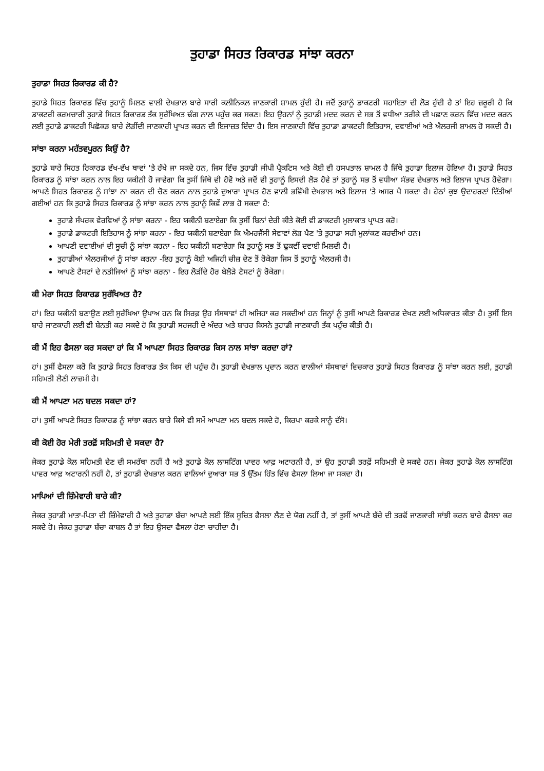ਤੁਹਾਡਾ ਸਿਹਤ ਰਿਕਾਰਡ ਸਾਂਝਾ ਕਰਨਾ
ਤੁਹਾਡਾ ਸਿਹਤ ਰਿਕਾਰਡ ਕੀ ਹੈ?
ਤੁਹਾਡੇ ਸਿਹਤ ਰਿਕਾਰਡ ਵਿੱਚ ਤੁਹਾਨੂੰ ਮਿਲਣ ਵਾਲੀ ਦੇਖਭਾਲ ਬਾਰੇ ਸਾਰੀ ਕਲੀਨਿਕਲ ਜਾਣਕਾਰੀ ਸ਼ਾਮਲ ਹੁੰਦੀ ਹੈ। ਜਦੋਂ ਤੁਹਾਨੂੰ ਡਾਕਟਰੀ ਸਹਾਇਤਾ ਦੀ ਲੋੜ ਹੁੰਦੀ ਹੈ ਤਾਂ ਇਹ ਜ਼ਰੂਰੀ ਹੈ ਕਿ ਡਾਕਟਰੀ ਕਰਮਚਾਰੀ ਤੁਹਾਡੇ ਸਿਹਤ ਰਿਕਾਰਡ ਤੱਕ ਸੁਰੱਖਿਅਤ ਢੰਗ ਨਾਲ ਪਹੁੰਚ ਕਰ ਸਕਣ। ਇਹ ਉਹਨਾਂ ਨੂੰ ਤੁਹਾਡੀ ਮਦਦ ਕਰਨ ਦੇ ਸਭ ਤੋਂ ਵਧੀਆ ਤਰੀਕੇ ਦੀ ਪਛਾਣ ਕਰਨ ਵਿੱਚ ਮਦਦ ਕਰਨ ਲਈ ਤੁਹਾਡੇ ਡਾਕਟਰੀ ਪਿਛੋਕੜ ਬਾਰੇ ਲੋੜੀਂਦੀ ਜਾਣਕਾਰੀ ਪ੍ਰਾਪਤ ਕਰਨ ਦੀ ਇਜਾਜ਼ਤ ਦਿੰਦਾ ਹੈ। ਇਸ ਜਾਣਕਾਰੀ ਵਿੱਚ ਤੁਹਾਡਾ ਡਾਕਟਰੀ ਇਤਿਹਾਸ, ਦਵਾਈਆਂ ਅਤੇ ਐਲਰਜੀ ਸ਼ਾਮਲ ਹੋ ਸਕਦੀ ਹੈ।
ਸਾਂਝਾ ਕਰਨਾ ਮਹੱਤਵਪੂਰਨ ਕਿਉਂ ਹੈ?
ਤੁਹਾਡੇ ਬਾਰੇ ਸਿਹਤ ਰਿਕਾਰਡ ਵੱਖ-ਵੱਖ ਥਾਵਾਂ 'ਤੇ ਰੱਖੇ ਜਾ ਸਕਦੇ ਹਨ, ਜਿਸ ਵਿੱਚ ਤੁਹਾਡੀ ਜੀਪੀ ਪ੍ਰੈਕਟਿਸ ਅਤੇ ਕੋਈ ਵੀ ਹਸਪਤਾਲ ਸ਼ਾਮਲ ਹੈ ਜਿੱਥੇ ਤੁਹਾਡਾ ਇਲਾਜ ਹੋਇਆ ਹੈ। ਤੁਹਾਡੇ ਸਿਹਤ ਰਿਕਾਰਡ ਨੂੰ ਸਾਂਝਾ ਕਰਨ ਨਾਲ ਇਹ ਯਕੀਨੀ ਹੋ ਜਾਵੇਗਾ ਕਿ ਤੁਸੀਂ ਜਿੱਥੇ ਵੀ ਹੋਵੋ ਅਤੇ ਜਦੋਂ ਵੀ ਤੁਹਾਨੂੰ ਇਸਦੀ ਲੋੜ ਹੋਵੇ ਤਾਂ ਤੁਹਾਨੂੰ ਸਭ ਤੋਂ ਵਧੀਆ ਸੰਭਵ ਦੇਖਭਾਲ ਅਤੇ ਇਲਾਜ ਪ੍ਰਾਪਤ ਹੋਵੇਗਾ। ਆਪਣੇ ਸਿਹਤ ਰਿਕਾਰਡ ਨੂੰ ਸਾਂਝਾ ਨਾ ਕਰਨ ਦੀ ਚੋਣ ਕਰਨ ਨਾਲ ਤੁਹਾਡੇ ਦੁਆਰਾ ਪ੍ਰਾਪਤ ਹੋਣ ਵਾਲੀ ਭਵਿੱਖੀ ਦੇਖਭਾਲ ਅਤੇ ਇਲਾਜ 'ਤੇ ਅਸਰ ਪੈ ਸਕਦਾ ਹੈ। ਹੇਠਾਂ ਕੁਝ ਉਦਾਹਰਣਾਂ ਦਿੱਤੀਆਂ ਗਈਆਂ ਹਨ ਕਿ ਤੁਹਾਡੇ ਸਿਹਤ ਰਿਕਾਰਡ ਨੂੰ ਸਾਂਝਾ ਕਰਨ ਨਾਲ ਤੁਹਾਨੂੰ ਕਿਵੇਂ ਲਾਭ ਹੋ ਸਕਦਾ ਹੈ:
ਤੁਹਾਡੇ ਸੰਪਰਕ ਵੇਰਵਿਆਂ ਨੂੰ ਸਾਂਝਾ ਕਰਨਾ - ਇਹ ਯਕੀਨੀ ਬਣਾਏਗਾ ਕਿ ਤੁਸੀਂ ਬਿਨਾਂ ਦੇਰੀ ਕੀਤੇ ਕੋਈ ਵੀ ਡਾਕਟਰੀ ਮੁਲਾਕਾਤ ਪ੍ਰਾਪਤ ਕਰੋ।
ਤੁਹਾਡੇ ਡਾਕਟਰੀ ਇਤਿਹਾਸ ਨੂੰ ਸਾਂਝਾ ਕਰਨਾ - ਇਹ ਯਕੀਨੀ ਬਣਾਏਗਾ ਕਿ ਐਮਰਜੈਂਸੀ ਸੇਵਾਵਾਂ ਲੋੜ ਪੈਣ 'ਤੇ ਤੁਹਾਡਾ ਸਹੀ ਮੁਲਾਂਕਣ ਕਰਦੀਆਂ ਹਨ।
ਆਪਣੀ ਦਵਾਈਆਂ ਦੀ ਸੂਚੀ ਨੂੰ ਸਾਂਝਾ ਕਰਨਾ - ਇਹ ਯਕੀਨੀ ਬਣਾਏਗਾ ਕਿ ਤੁਹਾਨੂੰ ਸਭ ਤੋਂ ਢੁਕਵੀਂ ਦਵਾਈ ਮਿਲਦੀ ਹੈ।
ਤੁਹਾਡੀਆਂ ਐਲਰਜੀਆਂ ਨੂੰ ਸਾਂਝਾ ਕਰਨਾ -ਇਹ ਤੁਹਾਨੂੰ ਕੋਈ ਅਜਿਹੀ ਚੀਜ਼ ਦੇਣ ਤੋਂ ਰੋਕੇਗਾ ਜਿਸ ਤੋਂ ਤੁਹਾਨੂੰ ਐਲਰਜੀ ਹੈ।
ਆਪਣੇ ਟੈਸਟਾਂ ਦੇ ਨਤੀਜਿਆਂ ਨੂੰ ਸਾਂਝਾ ਕਰਨਾ - ਇਹ ਲੋੜੀਂਦੇ ਹੋਰ ਬੇਲੋੜੇ ਟੈਸਟਾਂ ਨੂੰ ਰੋਕੇਗਾ।
ਕੀ ਮੇਰਾ ਸਿਹਤ ਰਿਕਾਰਡ ਸੁਰੱਖਿਅਤ ਹੈ?
ਹਾਂ। ਇਹ ਯਕੀਨੀ ਬਣਾਉਣ ਲਈ ਸੁਰੱਖਿਆ ਉਪਾਅ ਹਨ ਕਿ ਸਿਰਫ਼ ਉਹ ਸੰਸਥਾਵਾਂ ਹੀ ਅਜਿਹਾ ਕਰ ਸਕਦੀਆਂ ਹਨ ਜਿਨ੍ਹਾਂ ਨੂੰ ਤੁਸੀਂ ਆਪਣੇ ਰਿਕਾਰਡ ਦੇਖਣ ਲਈ ਅਧਿਕਾਰਤ ਕੀਤਾ ਹੈ। ਤੁਸੀਂ ਇਸ ਬਾਰੇ ਜਾਣਕਾਰੀ ਲਈ ਵੀ ਬੇਨਤੀ ਕਰ ਸਕਦੇ ਹੋ ਕਿ ਤੁਹਾਡੀ ਸਰਜਰੀ ਦੇ ਅੰਦਰ ਅਤੇ ਬਾਹਰ ਕਿਸਨੇ ਤੁਹਾਡੀ ਜਾਣਕਾਰੀ ਤੱਕ ਪਹੁੰਚ ਕੀਤੀ ਹੈ।
ਕੀ ਮੈਂ ਇਹ ਫੈਸਲਾ ਕਰ ਸਕਦਾ ਹਾਂ ਕਿ ਮੈਂ ਆਪਣਾ ਸਿਹਤ ਰਿਕਾਰਡ ਕਿਸ ਨਾਲ ਸਾਂਝਾ ਕਰਦਾ ਹਾਂ?
ਹਾਂ। ਤੁਸੀਂ ਫੈਸਲਾ ਕਰੋ ਕਿ ਤੁਹਾਡੇ ਸਿਹਤ ਰਿਕਾਰਡ ਤੱਕ ਕਿਸ ਦੀ ਪਹੁੰਚ ਹੈ। ਤੁਹਾਡੀ ਦੇਖਭਾਲ ਪ੍ਰਦਾਨ ਕਰਨ ਵਾਲੀਆਂ ਸੰਸਥਾਵਾਂ ਵਿਚਕਾਰ ਤੁਹਾਡੇ ਸਿਹਤ ਰਿਕਾਰਡ ਨੂੰ ਸਾਂਝਾ ਕਰਨ ਲਈ, ਤੁਹਾਡੀ ਸਹਿਮਤੀ ਲੈਣੀ ਲਾਜ਼ਮੀ ਹੈ।
ਕੀ ਮੈਂ ਆਪਣਾ ਮਨ ਬਦਲ ਸਕਦਾ ਹਾਂ?
ਹਾਂ। ਤੁਸੀਂ ਆਪਣੇ ਸਿਹਤ ਰਿਕਾਰਡ ਨੂੰ ਸਾਂਝਾ ਕਰਨ ਬਾਰੇ ਕਿਸੇ ਵੀ ਸਮੇਂ ਆਪਣਾ ਮਨ ਬਦਲ ਸਕਦੇ ਹੋ, ਕਿਰਪਾ ਕਰਕੇ ਸਾਨੂੰ ਦੱਸੋ।
ਕੀ ਕੋਈ ਹੋਰ ਮੇਰੀ ਤਰਫ਼ੋਂ ਸਹਿਮਤੀ ਦੇ ਸਕਦਾ ਹੈ?
ਜੇਕਰ ਤੁਹਾਡੇ ਕੋਲ ਸਹਿਮਤੀ ਦੇਣ ਦੀ ਸਮਰੱਥਾ ਨਹੀਂ ਹੈ ਅਤੇ ਤੁਹਾਡੇ ਕੋਲ ਲਾਸਟਿੰਗ ਪਾਵਰ ਆਫ਼ ਅਟਾਰਨੀ ਹੈ, ਤਾਂ ਉਹ ਤੁਹਾਡੀ ਤਰਫ਼ੋਂ ਸਹਿਮਤੀ ਦੇ ਸਕਦੇ ਹਨ। ਜੇਕਰ ਤੁਹਾਡੇ ਕੋਲ ਲਾਸਟਿੰਗ ਪਾਵਰ ਆਫ਼ ਅਟਾਰਨੀ ਨਹੀਂ ਹੈ, ਤਾਂ ਤੁਹਾਡੀ ਦੇਖਭਾਲ ਕਰਨ ਵਾਲਿਆਂ ਦੁਆਰਾ ਸਭ ਤੋਂ ਉੱਤਮ ਹਿੱਤ ਵਿੱਚ ਫੈਸਲਾ ਲਿਆ ਜਾ ਸਕਦਾ ਹੈ।
ਮਾਪਿਆਂ ਦੀ ਜ਼ਿੰਮੇਵਾਰੀ ਬਾਰੇ ਕੀ?
ਜੇਕਰ ਤੁਹਾਡੀ ਮਾਤਾ-ਪਿਤਾ ਦੀ ਜ਼ਿੰਮੇਵਾਰੀ ਹੈ ਅਤੇ ਤੁਹਾਡਾ ਬੱਚਾ ਆਪਣੇ ਲਈ ਇੱਕ ਸੂਚਿਤ ਫੈਸਲਾ ਲੈਣ ਦੇ ਯੋਗ ਨਹੀਂ ਹੈ, ਤਾਂ ਤੁਸੀਂ ਆਪਣੇ ਬੱਚੇ ਦੀ ਤਰਫੋਂ ਜਾਣਕਾਰੀ ਸਾਂਝੀ ਕਰਨ ਬਾਰੇ ਫੈਸਲਾ ਕਰ ਸਕਦੇ ਹੋ। ਜੇਕਰ ਤੁਹਾਡਾ ਬੱਚਾ ਕਾਬਲ ਹੈ ਤਾਂ ਇਹ ਉਸਦਾ ਫੈਸਲਾ ਹੋਣਾ ਚਾਹੀਦਾ ਹੈ।